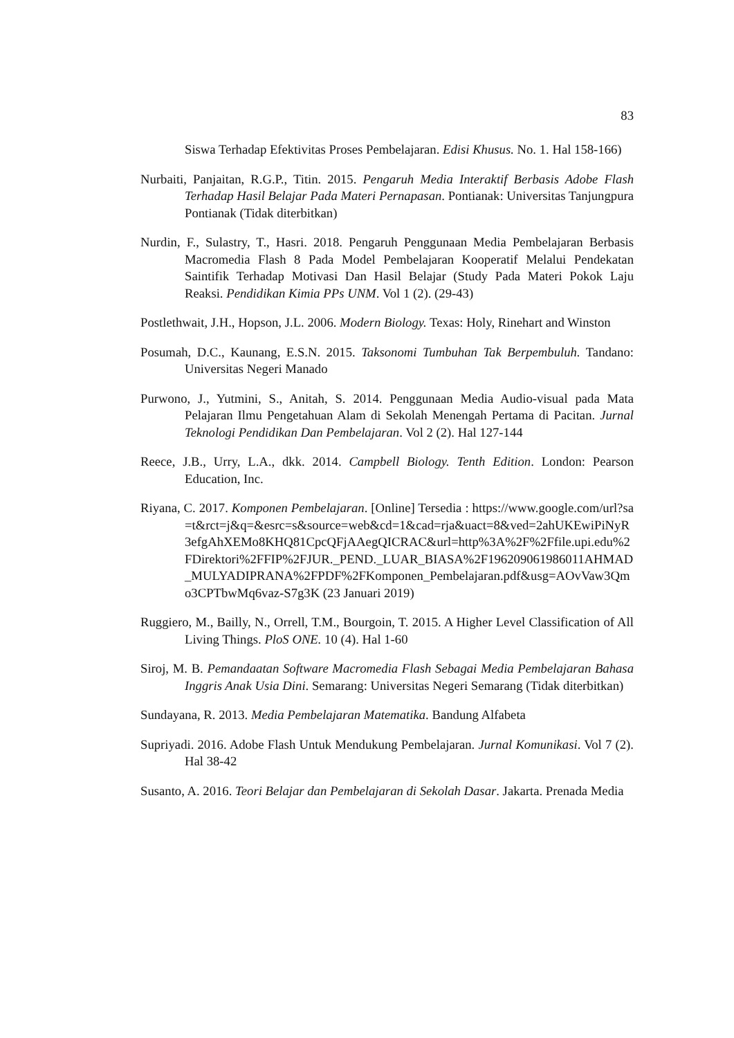83
Siswa Terhadap Efektivitas Proses Pembelajaran. Edisi Khusus. No. 1. Hal 158-166)
Nurbaiti, Panjaitan, R.G.P., Titin. 2015. Pengaruh Media Interaktif Berbasis Adobe Flash Terhadap Hasil Belajar Pada Materi Pernapasan. Pontianak: Universitas Tanjungpura Pontianak (Tidak diterbitkan)
Nurdin, F., Sulastry, T., Hasri. 2018. Pengaruh Penggunaan Media Pembelajaran Berbasis Macromedia Flash 8 Pada Model Pembelajaran Kooperatif Melalui Pendekatan Saintifik Terhadap Motivasi Dan Hasil Belajar (Study Pada Materi Pokok Laju Reaksi. Pendidikan Kimia PPs UNM. Vol 1 (2). (29-43)
Postlethwait, J.H., Hopson, J.L. 2006. Modern Biology. Texas: Holy, Rinehart and Winston
Posumah, D.C., Kaunang, E.S.N. 2015. Taksonomi Tumbuhan Tak Berpembuluh. Tandano: Universitas Negeri Manado
Purwono, J., Yutmini, S., Anitah, S. 2014. Penggunaan Media Audio-visual pada Mata Pelajaran Ilmu Pengetahuan Alam di Sekolah Menengah Pertama di Pacitan. Jurnal Teknologi Pendidikan Dan Pembelajaran. Vol 2 (2). Hal 127-144
Reece, J.B., Urry, L.A., dkk. 2014. Campbell Biology. Tenth Edition. London: Pearson Education, Inc.
Riyana, C. 2017. Komponen Pembelajaran. [Online] Tersedia : https://www.google.com/url?sa=t&rct=j&q=&esrc=s&source=web&cd=1&cad=rja&uact=8&ved=2ahUKEwiPiNyR3efgAhXEMo8KHQ81CpcQFjAAegQICRAC&url=http%3A%2F%2Ffile.upi.edu%2FDirektori%2FFIP%2FJUR._PEND._LUAR_BIASA%2F196209061986011AHMAD_MULYADIPRANA%2FPDF%2FKomponen_Pembelajaran.pdf&usg=AOvVaw3Qmo3CPTbwMq6vaz-S7g3K (23 Januari 2019)
Ruggiero, M., Bailly, N., Orrell, T.M., Bourgoin, T. 2015. A Higher Level Classification of All Living Things. PloS ONE. 10 (4). Hal 1-60
Siroj, M. B. Pemandaatan Software Macromedia Flash Sebagai Media Pembelajaran Bahasa Inggris Anak Usia Dini. Semarang: Universitas Negeri Semarang (Tidak diterbitkan)
Sundayana, R. 2013. Media Pembelajaran Matematika. Bandung Alfabeta
Supriyadi. 2016. Adobe Flash Untuk Mendukung Pembelajaran. Jurnal Komunikasi. Vol 7 (2). Hal 38-42
Susanto, A. 2016. Teori Belajar dan Pembelajaran di Sekolah Dasar. Jakarta. Prenada Media